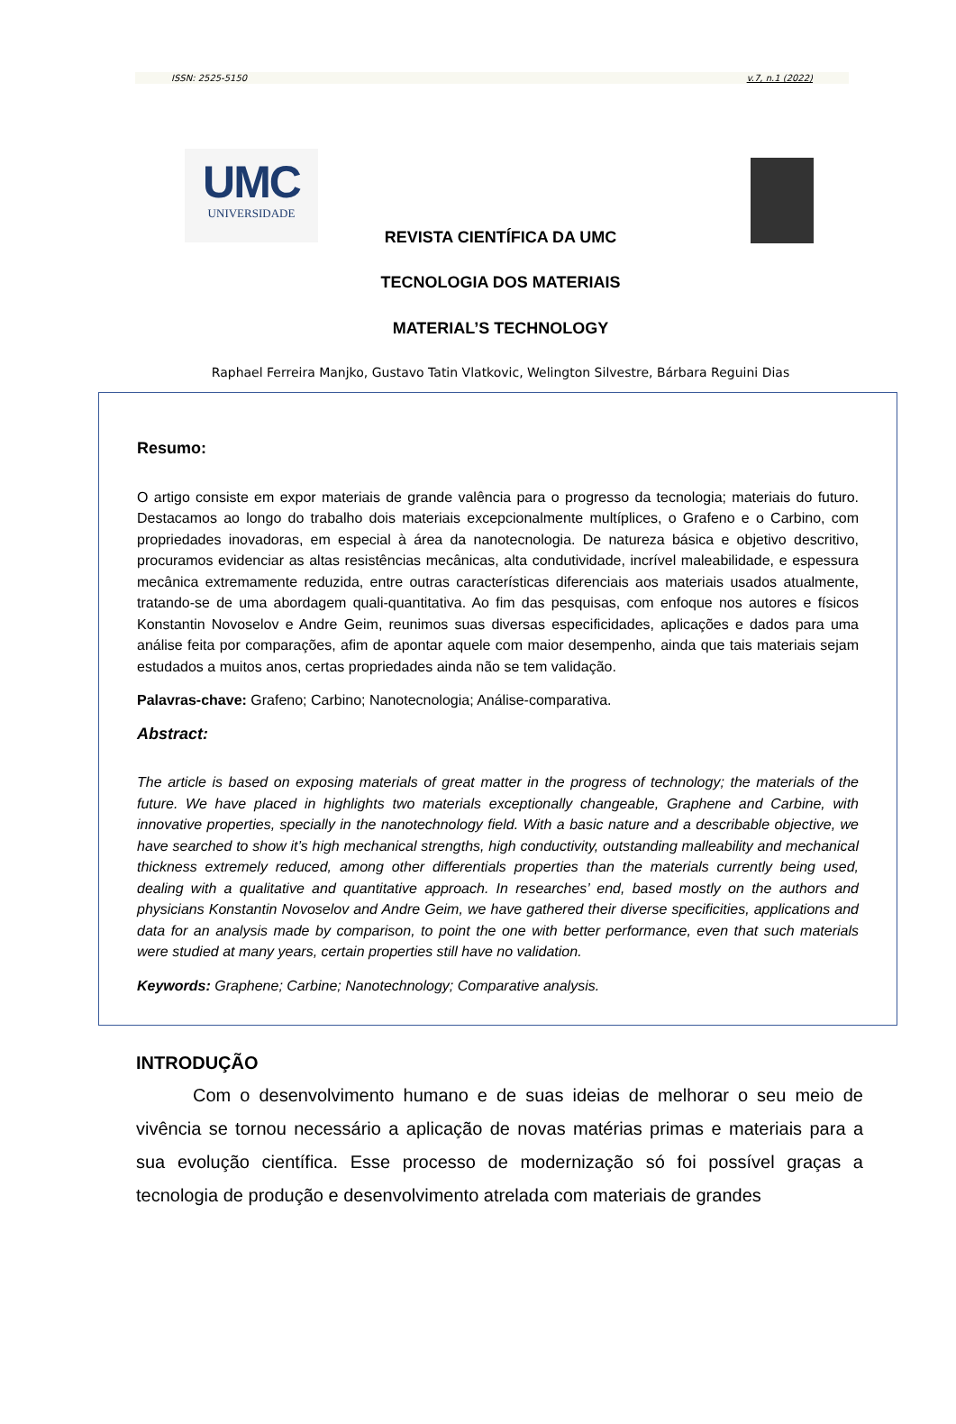ISSN: 2525-5150 v.7, n.1 (2022)
UMC
UNIVERSIDADE
REVISTA CIENTÍFICA DA UMC
TECNOLOGIA DOS MATERIAIS
MATERIAL’S TECHNOLOGY
Raphael Ferreira Manjko, Gustavo Tatin Vlatkovic, Welington Silvestre, Bárbara Reguini Dias
Resumo:
O artigo consiste em expor materiais de grande valência para o progresso da tecnologia; materiais do futuro. Destacamos ao longo do trabalho dois materiais excepcionalmente multíplices, o Grafeno e o Carbino, com propriedades inovadoras, em especial à área da nanotecnologia. De natureza básica e objetivo descritivo, procuramos evidenciar as altas resistências mecânicas, alta condutividade, incrível maleabilidade, e espessura mecânica extremamente reduzida, entre outras características diferenciais aos materiais usados atualmente, tratando-se de uma abordagem quali-quantitativa. Ao fim das pesquisas, com enfoque nos autores e físicos Konstantin Novoselov e Andre Geim, reunimos suas diversas especificidades, aplicações e dados para uma análise feita por comparações, afim de apontar aquele com maior desempenho, ainda que tais materiais sejam estudados a muitos anos, certas propriedades ainda não se tem validação.
Palavras-chave: Grafeno; Carbino; Nanotecnologia; Análise-comparativa.
Abstract:
The article is based on exposing materials of great matter in the progress of technology; the materials of the future. We have placed in highlights two materials exceptionally changeable, Graphene and Carbine, with innovative properties, specially in the nanotechnology field. With a basic nature and a describable objective, we have searched to show it’s high mechanical strengths, high conductivity, outstanding malleability and mechanical thickness extremely reduced, among other differentials properties than the materials currently being used, dealing with a qualitative and quantitative approach. In researches’ end, based mostly on the authors and physicians Konstantin Novoselov and Andre Geim, we have gathered their diverse specificities, applications and data for an analysis made by comparison, to point the one with better performance, even that such materials were studied at many years, certain properties still have no validation.
Keywords: Graphene; Carbine; Nanotechnology; Comparative analysis.
INTRODUÇÃO
Com o desenvolvimento humano e de suas ideias de melhorar o seu meio de vivência se tornou necessário a aplicação de novas matérias primas e materiais para a sua evolução científica. Esse processo de modernização só foi possível graças a tecnologia de produção e desenvolvimento atrelada com materiais de grandes